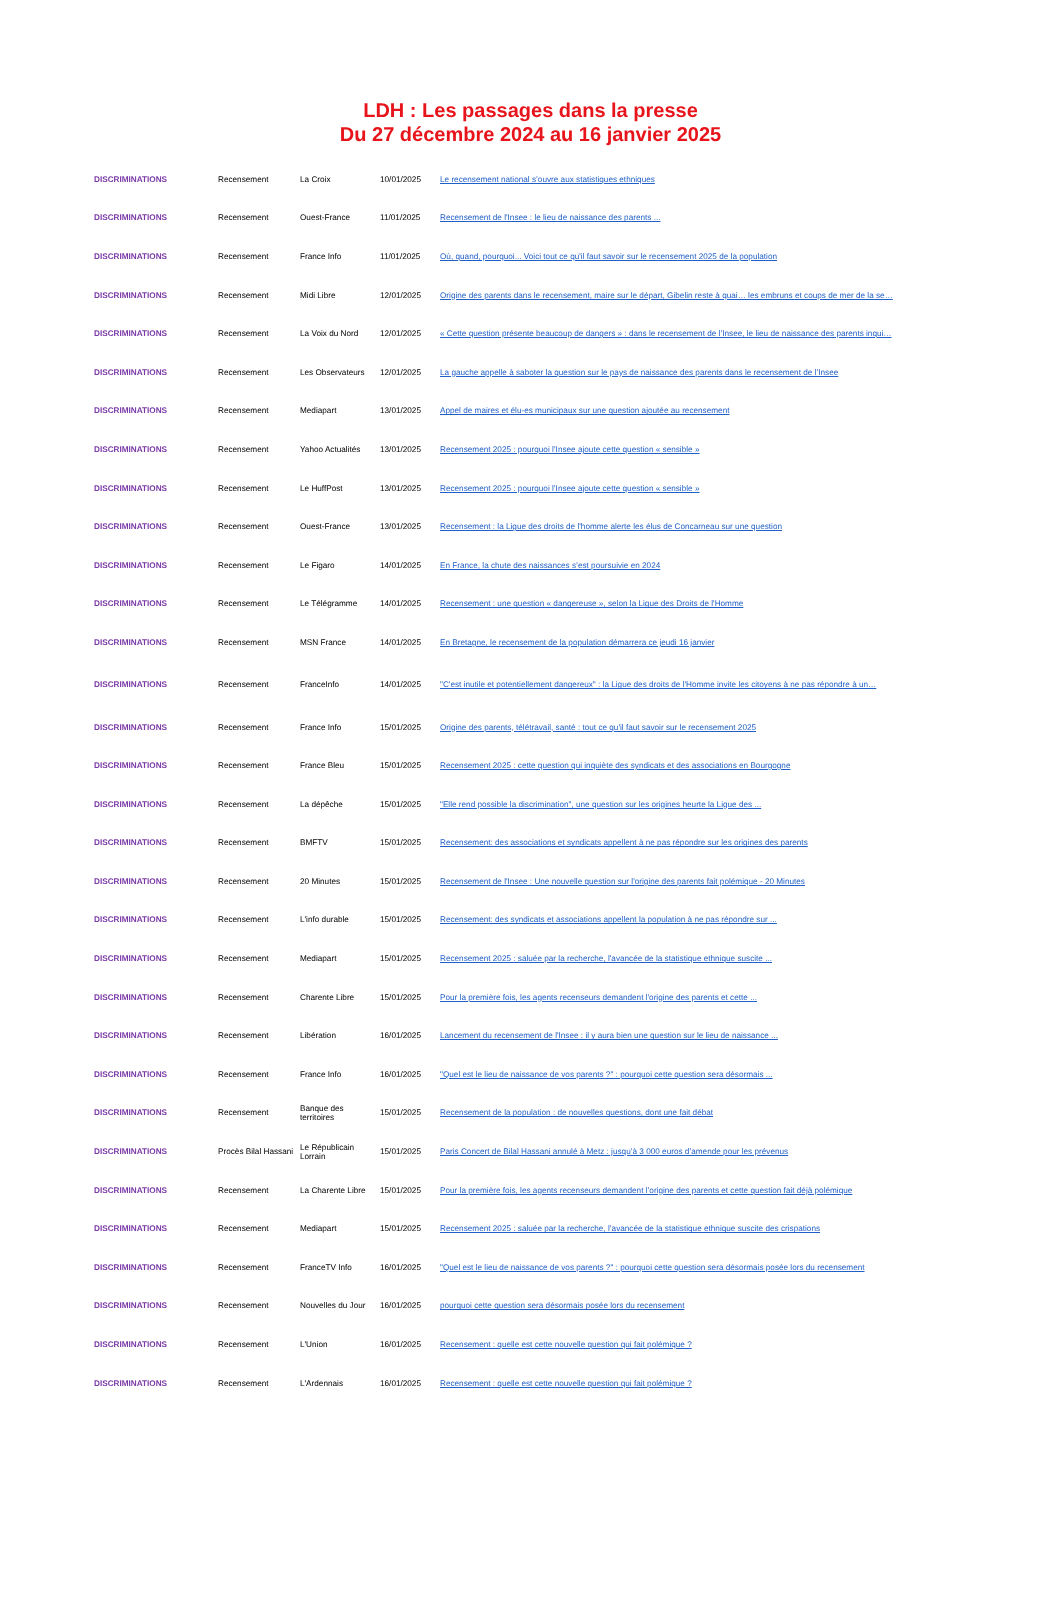LDH : Les passages dans la presse
Du 27 décembre 2024 au 16 janvier 2025
| DISCRIMINATIONS | Recensement | La Croix | 10/01/2025 | Le recensement national s’ouvre aux statistiques ethniques |
| DISCRIMINATIONS | Recensement | Ouest-France | 11/01/2025 | Recensement de l'Insee : le lieu de naissance des parents ... |
| DISCRIMINATIONS | Recensement | France Info | 11/01/2025 | Où, quand, pourquoi... Voici tout ce qu'il faut savoir sur le recensement 2025 de la population |
| DISCRIMINATIONS | Recensement | Midi Libre | 12/01/2025 | Origine des parents dans le recensement, maire sur le départ, Gibelin reste à quai… les embruns et coups de mer de la se… |
| DISCRIMINATIONS | Recensement | La Voix du Nord | 12/01/2025 | « Cette question présente beaucoup de dangers » : dans le recensement de l’Insee, le lieu de naissance des parents inqui… |
| DISCRIMINATIONS | Recensement | Les Observateurs | 12/01/2025 | La gauche appelle à saboter la question sur le pays de naissance des parents dans le recensement de l’Insee |
| DISCRIMINATIONS | Recensement | Mediapart | 13/01/2025 | Appel de maires et élu-es municipaux sur une question ajoutée au recensement |
| DISCRIMINATIONS | Recensement | Yahoo Actualités | 13/01/2025 | Recensement 2025 : pourquoi l’Insee ajoute cette question « sensible » |
| DISCRIMINATIONS | Recensement | Le HuffPost | 13/01/2025 | Recensement 2025 : pourquoi l’Insee ajoute cette question « sensible » |
| DISCRIMINATIONS | Recensement | Ouest-France | 13/01/2025 | Recensement : la Ligue des droits de l'homme alerte les élus de Concarneau sur une question |
| DISCRIMINATIONS | Recensement | Le Figaro | 14/01/2025 | En France, la chute des naissances s’est poursuivie en 2024 |
| DISCRIMINATIONS | Recensement | Le Télégramme | 14/01/2025 | Recensement : une question « dangereuse », selon la Ligue des Droits de l'Homme |
| DISCRIMINATIONS | Recensement | MSN France | 14/01/2025 | En Bretagne, le recensement de la population démarrera ce jeudi 16 janvier |
| DISCRIMINATIONS | Recensement | FranceInfo | 14/01/2025 | "C'est inutile et potentiellement dangereux" : la Ligue des droits de l'Homme invite les citoyens à ne pas répondre à un… |
| DISCRIMINATIONS | Recensement | France Info | 15/01/2025 | Origine des parents, télétravail, santé : tout ce qu'il faut savoir sur le recensement 2025 |
| DISCRIMINATIONS | Recensement | France Bleu | 15/01/2025 | Recensement 2025 : cette question qui inquiète des syndicats et des associations en Bourgogne |
| DISCRIMINATIONS | Recensement | La dépêche | 15/01/2025 | "Elle rend possible la discrimination", une question sur les origines heurte la Ligue des ... |
| DISCRIMINATIONS | Recensement | BMFTV | 15/01/2025 | Recensement: des associations et syndicats appellent à ne pas répondre sur les origines des parents |
| DISCRIMINATIONS | Recensement | 20 Minutes | 15/01/2025 | Recensement de l'Insee : Une nouvelle question sur l'origine des parents fait polémique - 20 Minutes |
| DISCRIMINATIONS | Recensement | L'info durable | 15/01/2025 | Recensement: des syndicats et associations appellent la population à ne pas répondre sur ... |
| DISCRIMINATIONS | Recensement | Mediapart | 15/01/2025 | Recensement 2025 : saluée par la recherche, l'avancée de la statistique ethnique suscite ... |
| DISCRIMINATIONS | Recensement | Charente Libre | 15/01/2025 | Pour la première fois, les agents recenseurs demandent l'origine des parents et cette ... |
| DISCRIMINATIONS | Recensement | Libération | 16/01/2025 | Lancement du recensement de l'Insee : il y aura bien une question sur le lieu de naissance ... |
| DISCRIMINATIONS | Recensement | France Info | 16/01/2025 | "Quel est le lieu de naissance de vos parents ?" : pourquoi cette question sera désormais ... |
| DISCRIMINATIONS | Recensement | Banque des territoires | 15/01/2025 | Recensement de la population : de nouvelles questions, dont une fait débat |
| DISCRIMINATIONS | Procès Bilal Hassani | Le Républicain Lorrain | 15/01/2025 | Paris Concert de Bilal Hassani annulé à Metz : jusqu’à 3 000 euros d’amende pour les prévenus |
| DISCRIMINATIONS | Recensement | La Charente Libre | 15/01/2025 | Pour la première fois, les agents recenseurs demandent l’origine des parents et cette question fait déjà polémique |
| DISCRIMINATIONS | Recensement | Mediapart | 15/01/2025 | Recensement 2025 : saluée par la recherche, l’avancée de la statistique ethnique suscite des crispations |
| DISCRIMINATIONS | Recensement | FranceTV Info | 16/01/2025 | "Quel est le lieu de naissance de vos parents ?" : pourquoi cette question sera désormais posée lors du recensement |
| DISCRIMINATIONS | Recensement | Nouvelles du Jour | 16/01/2025 | pourquoi cette question sera désormais posée lors du recensement |
| DISCRIMINATIONS | Recensement | L'Union | 16/01/2025 | Recensement : quelle est cette nouvelle question qui fait polémique ? |
| DISCRIMINATIONS | Recensement | L'Ardennais | 16/01/2025 | Recensement : quelle est cette nouvelle question qui fait polémique ? |